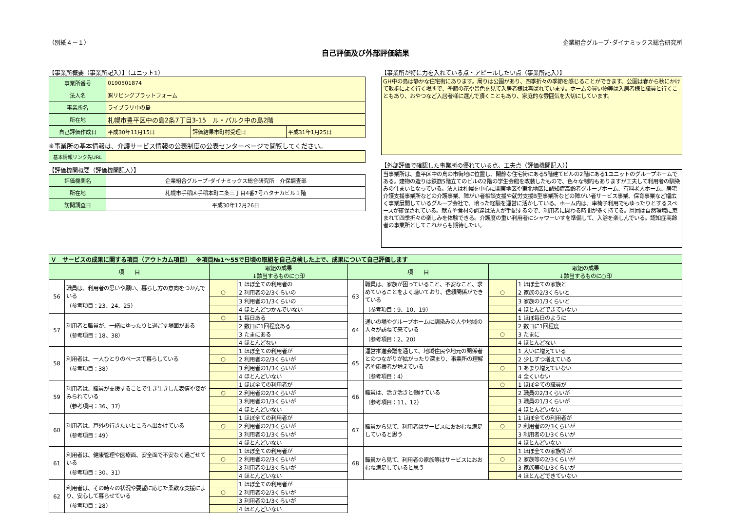（別紙４－１） 企業組合グループ･ダイナミックス総合研究所
自己評価及び外部評価結果
【事業所概要（事業所記入）】（ユニット1）
| 事業所番号 | 0190501874 | | |
| 法人名 | ㈱リビングプラットフォーム | | |
| 事業所名 | ライブラリ中の島 | | |
| 所在地 | 札幌市豊平区中の島2条7丁目3-15 ル・パルク中の島2階 | | |
| 自己評価作成日 | 平成30年11月15日 | 評価結果市町村受理日 | 平成31年1月25日 |
※事業所の基本情報は、介護サービス情報の公表制度の公表センターページで閲覧してください。
| 基本情報リンク先URL | |
【評価機関概要（評価機関記入）】
| 評価機関名 | 企業組合グループ･ダイナミックス総合研究所 介保調査部 |
| 所在地 | 札幌市手稲区手稲本町二条三丁目4番7号ハタナカビル１階 |
| 訪問調査日 | 平成30年12月26日 |
【事業所が特に力を入れている点・アピールしたい点（事業所記入）】
GH中の島は静かな住宅街にあります。周りは公園があり、四季折々の季節を感じることができます。公園は春から秋にかけて散歩によく行く場所で、季節の花や景色を見て入居者様は喜ばれています。ホームの買い物等は入居者様と職員と行くこともあり、おやつなど入居者様に選んで頂くこともあり、家庭的な雰囲気を大切にしています。
【外部評価で確認した事業所の優れている点、工夫点（評価機関記入）】
当事業所は、豊平区中の島の市街地に位置し、閑静な住宅街にある5階建てビルの2階にある1ユニットのグループホームである。建物の造りは鉄筋5階立てのビルの2階の学生会館を改装したもので、色々な制約もありますが工夫して利用者の馴染みの住まいとなっている。法人は札幌を中心に関東地区や東北地区に認知症高齢者グループホーム、有料老人ホーム、居宅介護支援事業所などの介護事業、障がい者相談支援や就労支援B型事業所などの障がい者サービス事業、保育事業など幅広く事業展開しているグループ会社で、培った経験を運営に活かしている。ホーム内は、車椅子利用でもゆったりとするスペースが確保されている。献立や食材の調達は法人が手配するので、利用者に関わる時間が多く持てる。周囲は自然環境に恵まれて四季折々の楽しみを体験できる。介護度の重い利用者にシャワーいすを準備して、入浴を楽しんでいる。認知症高齢者の事業所としてこれからも期待したい。
| Ｖ サービスの成果に関する項目（アウトカム項目） ※項目№1～55で日頃の取組を自己点検した上で、成果について自己評価します | | | | | | | |
| 項 目 | | 取組の成果 ↓該当するものに○印 | | 項 目 | | 取組の成果 ↓該当するものに○印 | |
| 56 | 職員は、利用者の思いや願い、暮らし方の意向をつかんでいる （参考項目：23、24、25） | | 1 ほぼ全ての利用者の | 63 | 職員は、家族が困っていること、不安なこと、求めていることをよく聴いており、信頼関係ができている （参考項目：9、10、19） | | 1 ほぼ全ての家族と |
| | | ○ | 2 利用者の2/3くらいの | | | ○ | 2 家族の2/3くらいと |
| | | | 3 利用者の1/3くらいの | | | | 3 家族の1/3くらいと |
| | | | 4 ほとんどつかんでいない | | | | 4 ほとんどできていない |
| 57 | 利用者と職員が、一緒にゆったりと過ごす場面がある （参考項目：18、38） | ○ | 1 毎日ある | 64 | 通いの場やグループホームに馴染みの人や地域の人々が訪ねて来ている （参考項目：2、20） | | 1 ほぼ毎日のように |
| | | | 2 数日に1回程度ある | | | | 2 数日に1回程度 |
| | | | 3 たまにある | | | ○ | 3 たまに |
| | | | 4 ほとんどない | | | | 4 ほとんどない |
| 58 | 利用者は、一人ひとりのペースで暮らしている （参考項目：38） | | 1 ほぼ全ての利用者が | 65 | 運営推進会議を通して、地域住民や地元の関係者とのつながりが拡がったり深まり、事業所の理解者や応援者が増えている （参考項目：4） | | 1 大いに増えている |
| | | ○ | 2 利用者の2/3くらいが | | | | 2 少しずつ増えている |
| | | | 3 利用者の1/3くらいが | | | ○ | 3 あまり増えていない |
| | | | 4 ほとんどいない | | | | 4 全くいない |
| 59 | 利用者は、職員が支援することで生き生きした表情や姿がみられている （参考項目：36、37） | | 1 ほぼ全ての利用者が | 66 | 職員は、活き活きと働けている （参考項目：11、12） | ○ | 1 ほぼ全ての職員が |
| | | ○ | 2 利用者の2/3くらいが | | | | 2 職員の2/3くらいが |
| | | | 3 利用者の1/3くらいが | | | | 3 職員の1/3くらいが |
| | | | 4 ほとんどいない | | | | 4 ほとんどいない |
| 60 | 利用者は、戸外の行きたいところへ出かけている （参考項目：49） | | 1 ほぼ全ての利用者が | 67 | 職員から見て、利用者はサービスにおおむね満足していると思う | | 1 ほぼ全ての利用者が |
| | | ○ | 2 利用者の2/3くらいが | | | ○ | 2 利用者の2/3くらいが |
| | | | 3 利用者の1/3くらいが | | | | 3 利用者の1/3くらいが |
| | | | 4 ほとんどいない | | | | 4 ほとんどいない |
| 61 | 利用者は、健康管理や医療面、安全面で不安なく過ごせている （参考項目：30、31） | | 1 ほぼ全ての利用者が | 68 | 職員から見て、利用者の家族等はサービスにおおむね満足していると思う | | 1 ほぼ全ての家族等が |
| | | ○ | 2 利用者の2/3くらいが | | | ○ | 2 家族等の2/3くらいが |
| | | | 3 利用者の1/3くらいが | | | | 3 家族等の1/3くらいが |
| | | | 4 ほとんどいない | | | | 4 ほとんどできていない |
| 62 | 利用者は、その時々の状況や要望に応じた柔軟な支援により、安心して暮らせている （参考項目：28） | | 1 ほぼ全ての利用者が | | | | |
| | | ○ | 2 利用者の2/3くらいが | | | | |
| | | | 3 利用者の1/3くらいが | | | | |
| | | | 4 ほとんどいない | | | | |